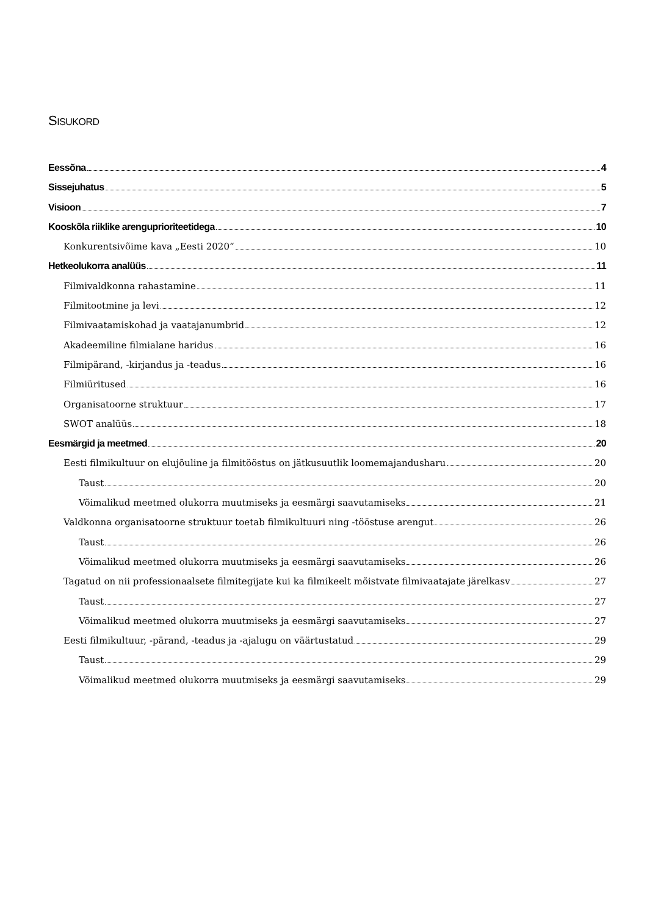SISUKORD
Eessõna 4
Sissejuhatus 5
Visioon 7
Kooskõla riiklike arenguprioriteetidega 10
Konkurentsivõime kava „Eesti 2020“ 10
Hetkeolukorra analüüs 11
Filmivaldkonna rahastamine 11
Filmitootmine ja levi 12
Filmivaatamiskohad ja vaatajanumbrid 12
Akadeemiline filmialane haridus 16
Filmipärand, -kirjandus ja -teadus 16
Filmiüritused 16
Organisatoorne struktuur 17
SWOT analüüs 18
Eesmärgid ja meetmed 20
Eesti filmikultuur on elujõuline ja filmitööstus on jätkusuutlik loomemajandusharu 20
Taust 20
Võimalikud meetmed olukorra muutmiseks ja eesmärgi saavutamiseks 21
Valdkonna organisatoorne struktuur toetab filmikultuuri ning -tööstuse arengut 26
Taust 26
Võimalikud meetmed olukorra muutmiseks ja eesmärgi saavutamiseks 26
Tagatud on nii professionaalsete filmitegijate kui ka filmikeelt mõistvate filmivaatajate järelkasv 27
Taust 27
Võimalikud meetmed olukorra muutmiseks ja eesmärgi saavutamiseks 27
Eesti filmikultuur, -pärand, -teadus ja -ajalugu on väärtustatud 29
Taust 29
Võimalikud meetmed olukorra muutmiseks ja eesmärgi saavutamiseks 29